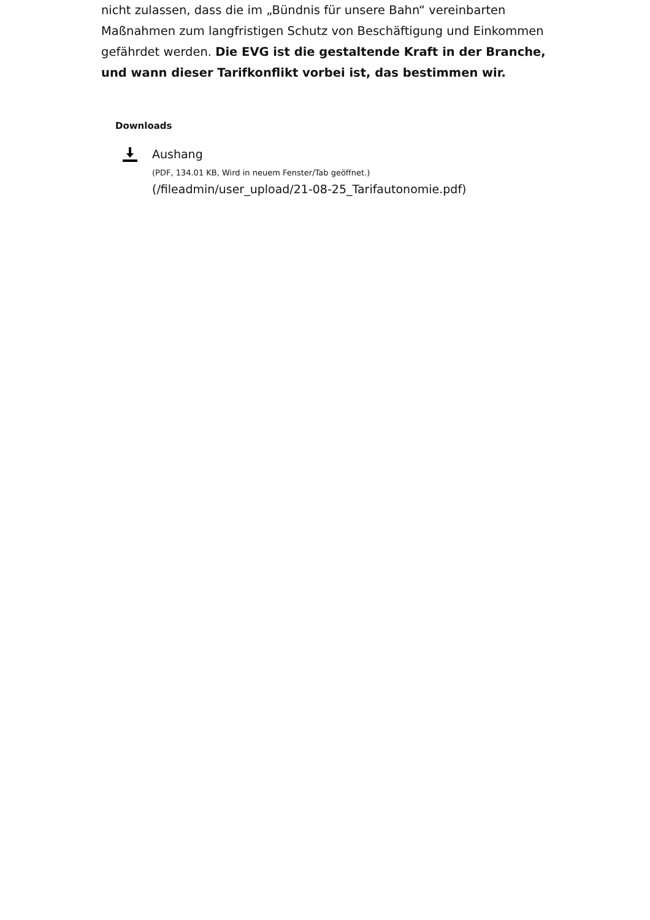nicht zulassen, dass die im „Bündnis für unsere Bahn“ vereinbarten Maßnahmen zum langfristigen Schutz von Beschäftigung und Einkommen gefährdet werden. Die EVG ist die gestaltende Kraft in der Branche, und wann dieser Tarifkonflikt vorbei ist, das bestimmen wir.
Downloads
Aushang
(PDF, 134.01 KB, Wird in neuem Fenster/Tab geöffnet.)
(/fileadmin/user_upload/21-08-25_Tarifautonomie.pdf)